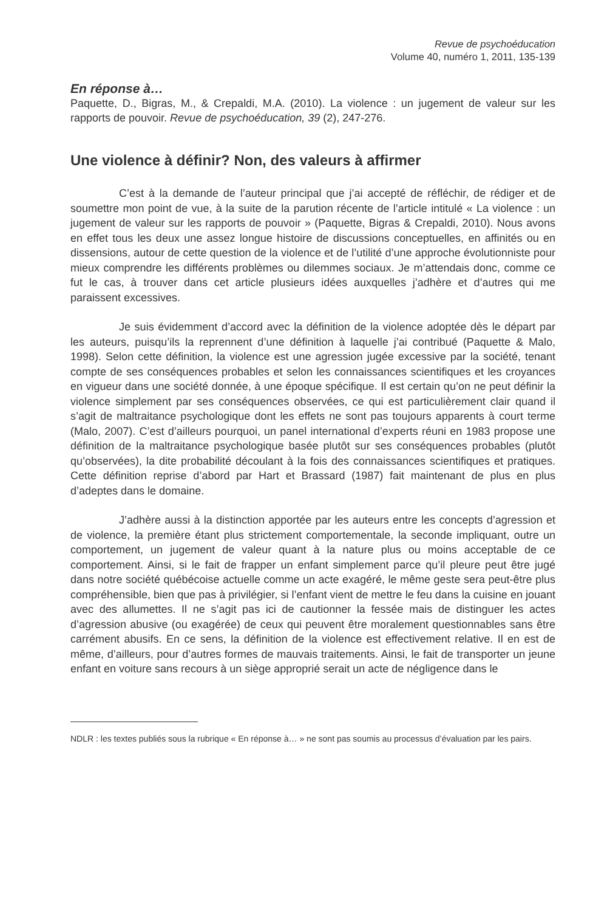Revue de psychoéducation
Volume 40, numéro 1, 2011, 135-139
En réponse à…
Paquette, D., Bigras, M., & Crepaldi, M.A. (2010). La violence : un jugement de valeur sur les rapports de pouvoir. Revue de psychoéducation, 39 (2), 247-276.
Une violence à définir? Non, des valeurs à affirmer
C’est à la demande de l’auteur principal que j’ai accepté de réfléchir, de rédiger et de soumettre mon point de vue, à la suite de la parution récente de l’article intitulé « La violence : un jugement de valeur sur les rapports de pouvoir » (Paquette, Bigras & Crepaldi, 2010). Nous avons en effet tous les deux une assez longue histoire de discussions conceptuelles, en affinités ou en dissensions, autour de cette question de la violence et de l’utilité d’une approche évolutionniste pour mieux comprendre les différents problèmes ou dilemmes sociaux. Je m’attendais donc, comme ce fut le cas, à trouver dans cet article plusieurs idées auxquelles j’adhère et d’autres qui me paraissent excessives.
Je suis évidemment d’accord avec la définition de la violence adoptée dès le départ par les auteurs, puisqu’ils la reprennent d’une définition à laquelle j’ai contribué (Paquette & Malo, 1998). Selon cette définition, la violence est une agression jugée excessive par la société, tenant compte de ses conséquences probables et selon les connaissances scientifiques et les croyances en vigueur dans une société donnée, à une époque spécifique. Il est certain qu’on ne peut définir la violence simplement par ses conséquences observées, ce qui est particulièrement clair quand il s’agit de maltraitance psychologique dont les effets ne sont pas toujours apparents à court terme (Malo, 2007). C’est d’ailleurs pourquoi, un panel international d’experts réuni en 1983 propose une définition de la maltraitance psychologique basée plutôt sur ses conséquences probables (plutôt qu’observées), la dite probabilité découlant à la fois des connaissances scientifiques et pratiques. Cette définition reprise d’abord par Hart et Brassard (1987) fait maintenant de plus en plus d’adeptes dans le domaine.
J’adhère aussi à la distinction apportée par les auteurs entre les concepts d’agression et de violence, la première étant plus strictement comportementale, la seconde impliquant, outre un comportement, un jugement de valeur quant à la nature plus ou moins acceptable de ce comportement. Ainsi, si le fait de frapper un enfant simplement parce qu’il pleure peut être jugé dans notre société québécoise actuelle comme un acte exagéré, le même geste sera peut-être plus compréhensible, bien que pas à privilégier, si l’enfant vient de mettre le feu dans la cuisine en jouant avec des allumettes. Il ne s’agit pas ici de cautionner la fessée mais de distinguer les actes d’agression abusive (ou exagérée) de ceux qui peuvent être moralement questionnables sans être carrément abusifs. En ce sens, la définition de la violence est effectivement relative. Il en est de même, d’ailleurs, pour d’autres formes de mauvais traitements. Ainsi, le fait de transporter un jeune enfant en voiture sans recours à un siège approprié serait un acte de négligence dans le
NDLR : les textes publiés sous la rubrique « En réponse à… » ne sont pas soumis au processus d’évaluation par les pairs.